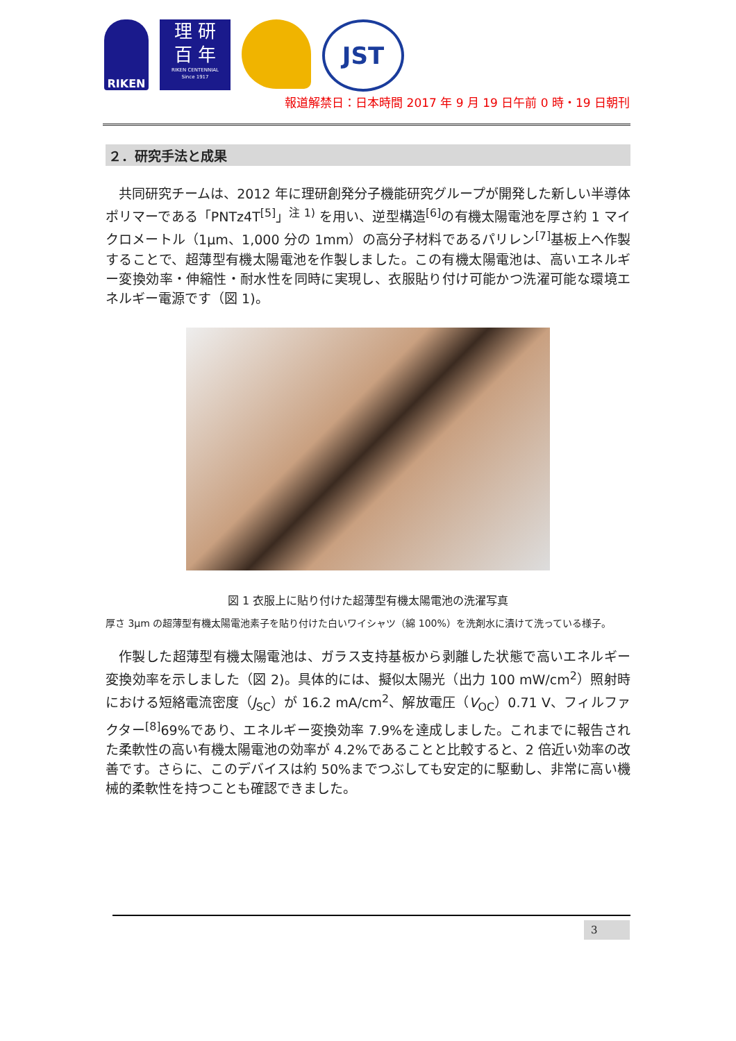RIKEN
理 研
百 年
RIKEN CENTENNIAL
Since 1917
JST
報道解禁日：日本時間 2017 年 9 月 19 日午前 0 時・19 日朝刊
２．研究手法と成果
共同研究チームは、2012 年に理研創発分子機能研究グループが開発した新しい半導体ポリマーである「PNTz4T<sup>[5]</sup>」<sup>注 1)</sup> を用い、逆型構造<sup>[6]</sup>の有機太陽電池を厚さ約 1 マイクロメートル（1μm、1,000 分の 1mm）の高分子材料であるパリレン<sup>[7]</sup>基板上へ作製することで、超薄型有機太陽電池を作製しました。この有機太陽電池は、高いエネルギー変換効率・伸縮性・耐水性を同時に実現し、衣服貼り付け可能かつ洗濯可能な環境エネルギー電源です（図 1)。
図 1 衣服上に貼り付けた超薄型有機太陽電池の洗濯写真
厚さ 3μm の超薄型有機太陽電池素子を貼り付けた白いワイシャツ（綿 100%）を洗剤水に漬けて洗っている様子。
作製した超薄型有機太陽電池は、ガラス支持基板から剥離した状態で高いエネルギー変換効率を示しました（図 2)。具体的には、擬似太陽光（出力 100 mW/cm<sup>2</sup>）照射時における短絡電流密度（J<sub>SC</sub>）が 16.2 mA/cm<sup>2</sup>、解放電圧（V<sub>OC</sub>）0.71 V、フィルファクター<sup>[8]</sup>69%であり、エネルギー変換効率 7.9%を達成しました。これまでに報告された柔軟性の高い有機太陽電池の効率が 4.2%であることと比較すると、2 倍近い効率の改善です。さらに、このデバイスは約 50%までつぶしても安定的に駆動し、非常に高い機械的柔軟性を持つことも確認できました。
3